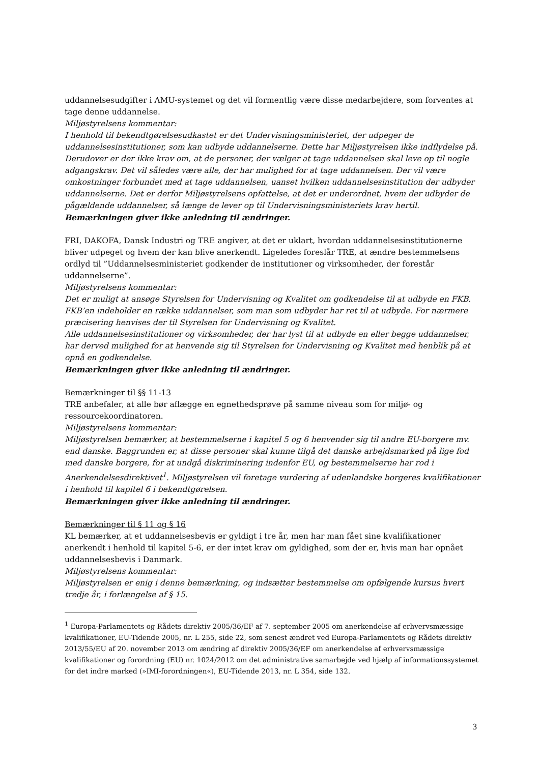uddannelsesudgifter i AMU-systemet og det vil formentlig være disse medarbejdere, som forventes at tage denne uddannelse.
Miljøstyrelsens kommentar:
I henhold til bekendtgørelsesudkastet er det Undervisningsministeriet, der udpeger de uddannelsesinstitutioner, som kan udbyde uddannelserne. Dette har Miljøstyrelsen ikke indflydelse på. Derudover er der ikke krav om, at de personer, der vælger at tage uddannelsen skal leve op til nogle adgangskrav. Det vil således være alle, der har mulighed for at tage uddannelsen. Der vil være omkostninger forbundet med at tage uddannelsen, uanset hvilken uddannelsesinstitution der udbyder uddannelserne. Det er derfor Miljøstyrelsens opfattelse, at det er underordnet, hvem der udbyder de pågældende uddannelser, så længe de lever op til Undervisningsministeriets krav hertil.
Bemærkningen giver ikke anledning til ændringer.
FRI, DAKOFA, Dansk Industri og TRE angiver, at det er uklart, hvordan uddannelsesinstitutionerne bliver udpeget og hvem der kan blive anerkendt. Ligeledes foreslår TRE, at ændre bestemmelsens ordlyd til ”Uddannelsesministeriet godkender de institutioner og virksomheder, der forestår uddannelserne”.
Miljøstyrelsens kommentar:
Det er muligt at ansøge Styrelsen for Undervisning og Kvalitet om godkendelse til at udbyde en FKB. FKB’en indeholder en række uddannelser, som man som udbyder har ret til at udbyde. For nærmere præcisering henvises der til Styrelsen for Undervisning og Kvalitet.
Alle uddannelsesinstitutioner og virksomheder, der har lyst til at udbyde en eller begge uddannelser, har derved mulighed for at henvende sig til Styrelsen for Undervisning og Kvalitet med henblik på at opnå en godkendelse.
Bemærkningen giver ikke anledning til ændringer.
Bemærkninger til §§ 11-13
TRE anbefaler, at alle bør aflægge en egnethedsprøve på samme niveau som for miljø- og ressourcekoordinatoren.
Miljøstyrelsens kommentar:
Miljøstyrelsen bemærker, at bestemmelserne i kapitel 5 og 6 henvender sig til andre EU-borgere mv. end danske. Baggrunden er, at disse personer skal kunne tilgå det danske arbejdsmarked på lige fod med danske borgere, for at undgå diskriminering indenfor EU, og bestemmelserne har rod i Anerkendelsesdirektivet<sup>1</sup>. Miljøstyrelsen vil foretage vurdering af udenlandske borgeres kvalifikationer i henhold til kapitel 6 i bekendtgørelsen.
Bemærkningen giver ikke anledning til ændringer.
Bemærkninger til § 11 og § 16
KL bemærker, at et uddannelsesbevis er gyldigt i tre år, men har man fået sine kvalifikationer anerkendt i henhold til kapitel 5-6, er der intet krav om gyldighed, som der er, hvis man har opnået uddannelsesbevis i Danmark.
Miljøstyrelsens kommentar:
Miljøstyrelsen er enig i denne bemærkning, og indsætter bestemmelse om opfølgende kursus hvert tredje år, i forlængelse af § 15.
<sup>1</sup> Europa-Parlamentets og Rådets direktiv 2005/36/EF af 7. september 2005 om anerkendelse af erhvervsmæssige kvalifikationer, EU-Tidende 2005, nr. L 255, side 22, som senest ændret ved Europa-Parlamentets og Rådets direktiv 2013/55/EU af 20. november 2013 om ændring af direktiv 2005/36/EF om anerkendelse af erhvervsmæssige kvalifikationer og forordning (EU) nr. 1024/2012 om det administrative samarbejde ved hjælp af informationssystemet for det indre marked (»IMI-forordningen«), EU-Tidende 2013, nr. L 354, side 132.
3